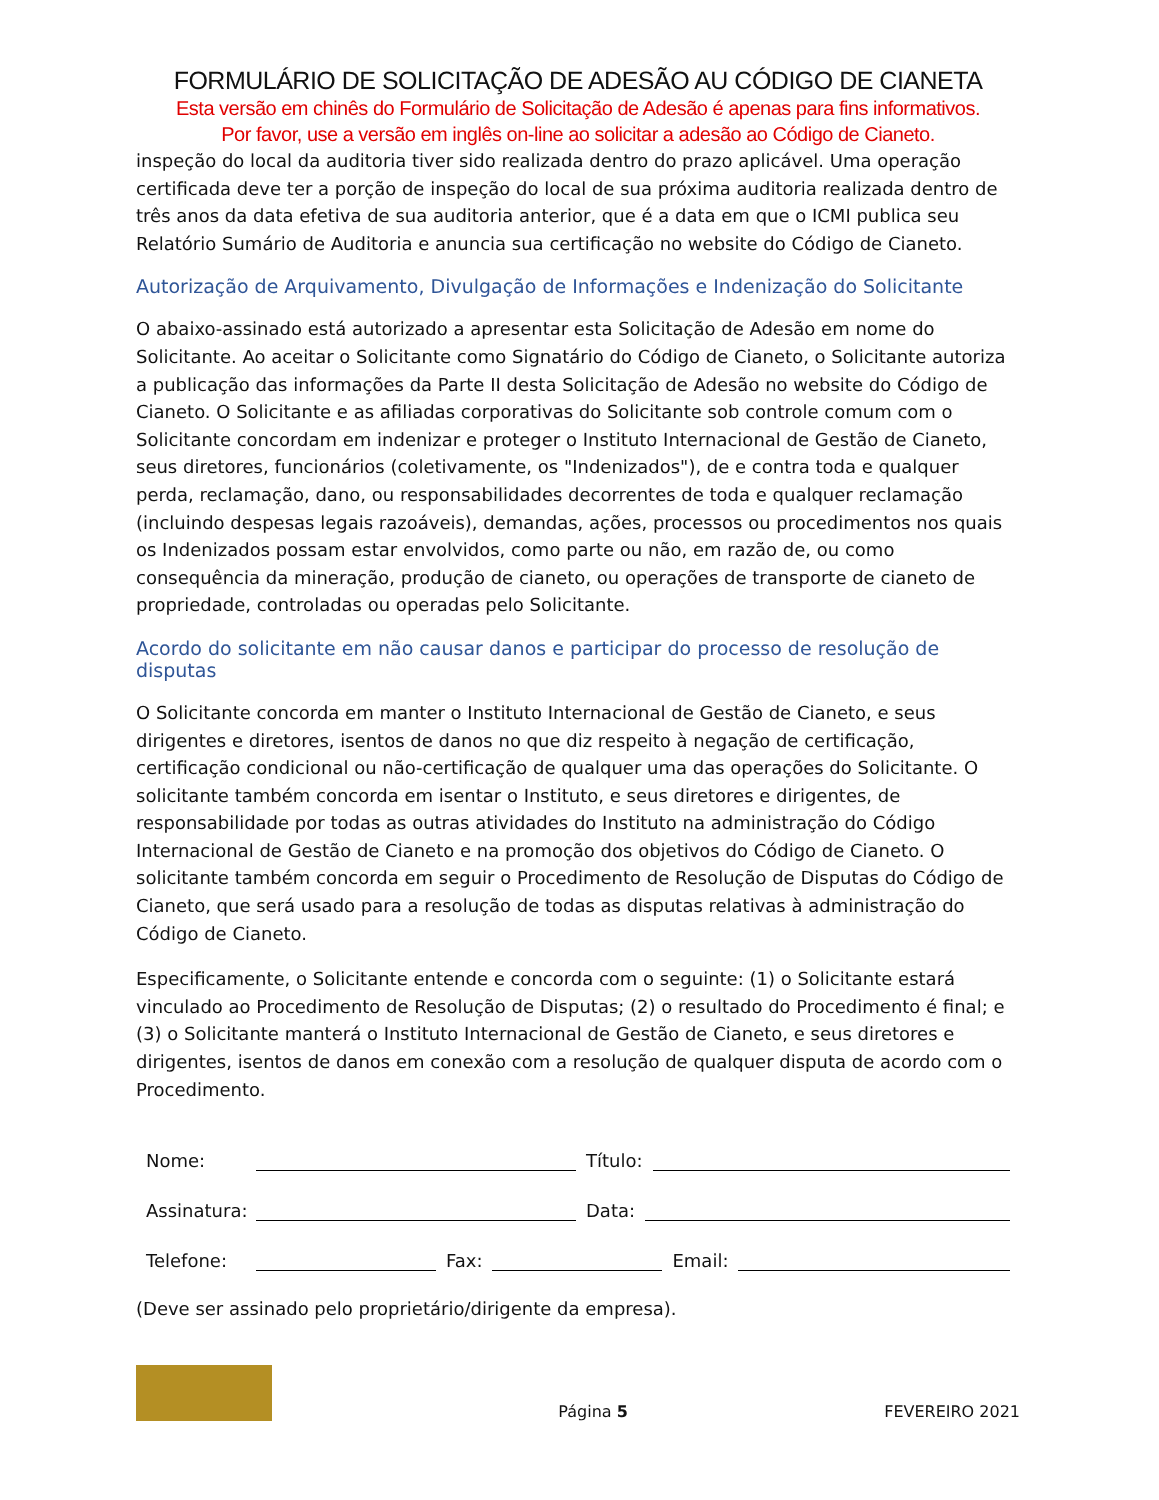FORMULÁRIO DE SOLICITAÇÃO DE ADESÃO AU CÓDIGO DE CIANETA
Esta versão em chinês do Formulário de Solicitação de Adesão é apenas para fins informativos.
Por favor, use a versão em inglês on-line ao solicitar a adesão ao Código de Cianeto.
inspeção do local da auditoria tiver sido realizada dentro do prazo aplicável. Uma operação certificada deve ter a porção de inspeção do local de sua próxima auditoria realizada dentro de três anos da data efetiva de sua auditoria anterior, que é a data em que o ICMI publica seu Relatório Sumário de Auditoria e anuncia sua certificação no website do Código de Cianeto.
Autorização de Arquivamento, Divulgação de Informações e Indenização do Solicitante
O abaixo-assinado está autorizado a apresentar esta Solicitação de Adesão em nome do Solicitante. Ao aceitar o Solicitante como Signatário do Código de Cianeto, o Solicitante autoriza a publicação das informações da Parte II desta Solicitação de Adesão no website do Código de Cianeto. O Solicitante e as afiliadas corporativas do Solicitante sob controle comum com o Solicitante concordam em indenizar e proteger o Instituto Internacional de Gestão de Cianeto, seus diretores, funcionários (coletivamente, os "Indenizados"), de e contra toda e qualquer perda, reclamação, dano, ou responsabilidades decorrentes de toda e qualquer reclamação (incluindo despesas legais razoáveis), demandas, ações, processos ou procedimentos nos quais os Indenizados possam estar envolvidos, como parte ou não, em razão de, ou como consequência da mineração, produção de cianeto, ou operações de transporte de cianeto de propriedade, controladas ou operadas pelo Solicitante.
Acordo do solicitante em não causar danos e participar do processo de resolução de disputas
O Solicitante concorda em manter o Instituto Internacional de Gestão de Cianeto, e seus dirigentes e diretores, isentos de danos no que diz respeito à negação de certificação, certificação condicional ou não-certificação de qualquer uma das operações do Solicitante. O solicitante também concorda em isentar o Instituto, e seus diretores e dirigentes, de responsabilidade por todas as outras atividades do Instituto na administração do Código Internacional de Gestão de Cianeto e na promoção dos objetivos do Código de Cianeto. O solicitante também concorda em seguir o Procedimento de Resolução de Disputas do Código de Cianeto, que será usado para a resolução de todas as disputas relativas à administração do Código de Cianeto.
Especificamente, o Solicitante entende e concorda com o seguinte: (1) o Solicitante estará vinculado ao Procedimento de Resolução de Disputas; (2) o resultado do Procedimento é final; e (3) o Solicitante manterá o Instituto Internacional de Gestão de Cianeto, e seus diretores e dirigentes, isentos de danos em conexão com a resolução de qualquer disputa de acordo com o Procedimento.
Nome: Título:
Assinatura: Data:
Telefone: Fax: Email:
(Deve ser assinado pelo proprietário/dirigente da empresa).
Página 5 FEVEREIRO 2021